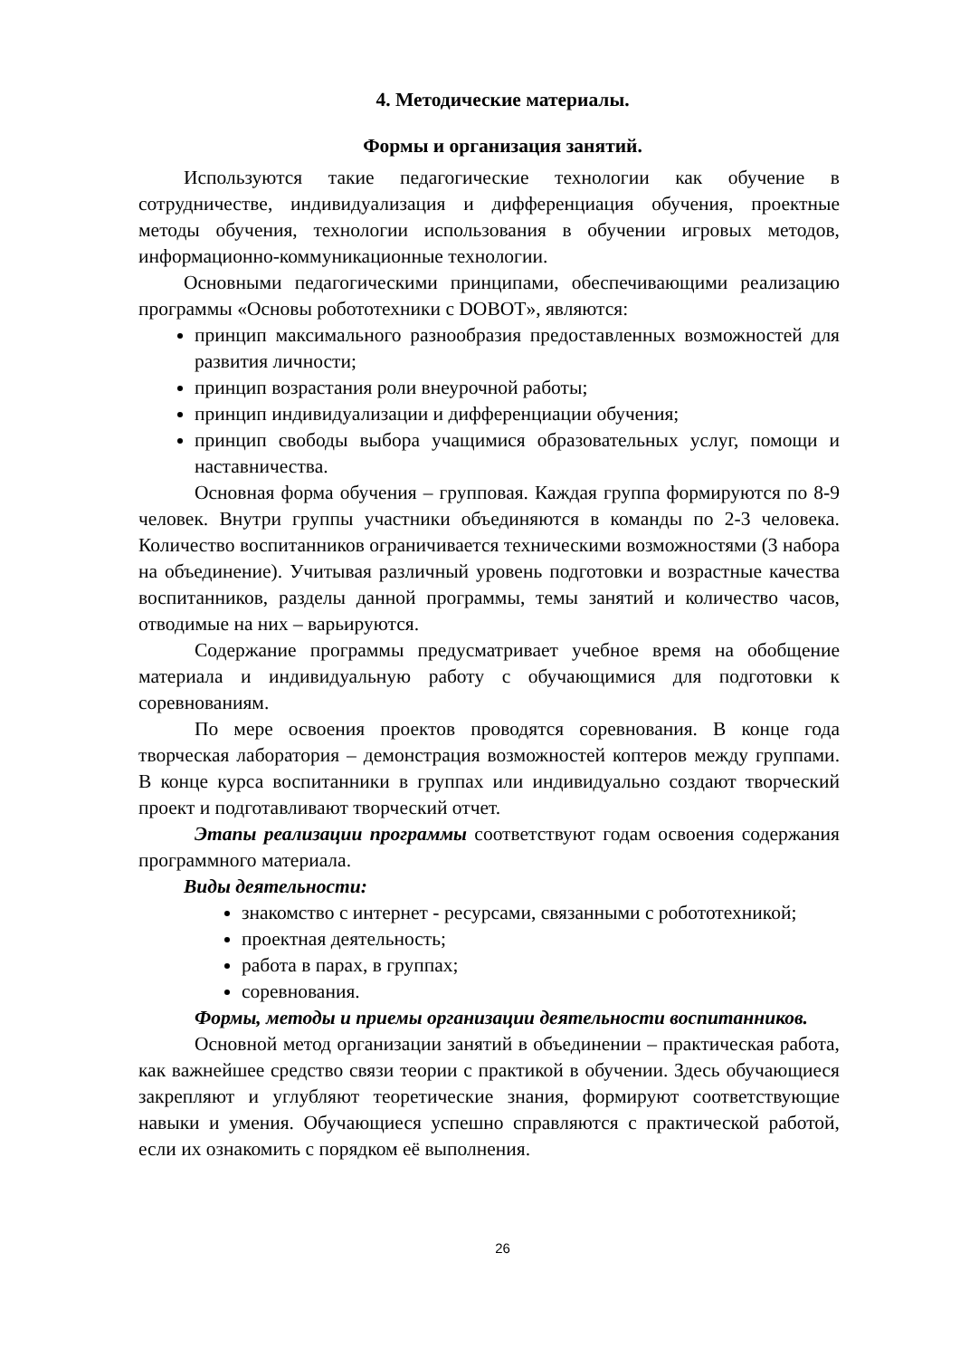4. Методические материалы.
Формы и организация занятий.
Используются такие педагогические технологии как обучение в сотрудничестве, индивидуализация и дифференциация обучения, проектные методы обучения, технологии использования в обучении игровых методов, информационно-коммуникационные технологии.
Основными педагогическими принципами, обеспечивающими реализацию программы «Основы робототехники с DOBOT», являются:
принцип максимального разнообразия предоставленных возможностей для развития личности;
принцип возрастания роли внеурочной работы;
принцип индивидуализации и дифференциации обучения;
принцип свободы выбора учащимися образовательных услуг, помощи и наставничества.
Основная форма обучения – групповая. Каждая группа формируются по 8-9 человек. Внутри группы участники объединяются в команды по 2-3 человека. Количество воспитанников ограничивается техническими возможностями (3 набора на объединение). Учитывая различный уровень подготовки и возрастные качества воспитанников, разделы данной программы, темы занятий и количество часов, отводимые на них – варьируются.
Содержание программы предусматривает учебное время на обобщение материала и индивидуальную работу с обучающимися для подготовки к соревнованиям.
По мере освоения проектов проводятся соревнования. В конце года творческая лаборатория – демонстрация возможностей коптеров между группами. В конце курса воспитанники в группах или индивидуально создают творческий проект и подготавливают творческий отчет.
Этапы реализации программы соответствуют годам освоения содержания программного материала.
Виды деятельности:
знакомство с интернет - ресурсами, связанными с робототехникой;
проектная деятельность;
работа в парах, в группах;
соревнования.
Формы, методы и приемы организации деятельности воспитанников.
Основной метод организации занятий в объединении – практическая работа, как важнейшее средство связи теории с практикой в обучении. Здесь обучающиеся закрепляют и углубляют теоретические знания, формируют соответствующие навыки и умения. Обучающиеся успешно справляются с практической работой, если их ознакомить с порядком её выполнения.
26